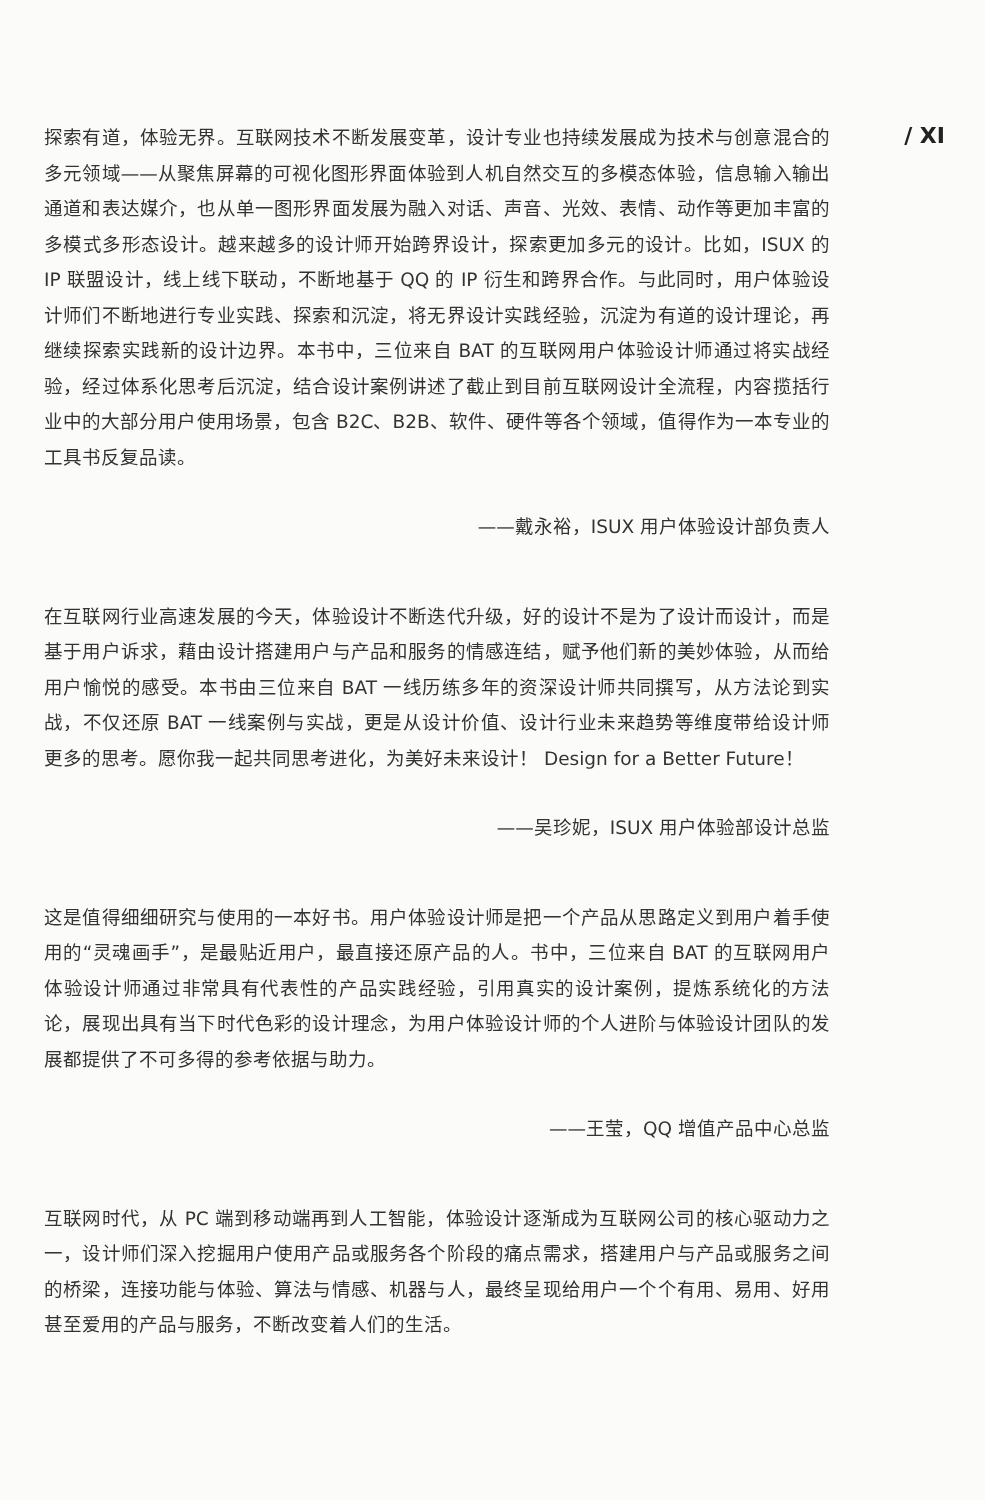/ XI
探索有道，体验无界。互联网技术不断发展变革，设计专业也持续发展成为技术与创意混合的多元领域——从聚焦屏幕的可视化图形界面体验到人机自然交互的多模态体验，信息输入输出通道和表达媒介，也从单一图形界面发展为融入对话、声音、光效、表情、动作等更加丰富的多模式多形态设计。越来越多的设计师开始跨界设计，探索更加多元的设计。比如，ISUX 的 IP 联盟设计，线上线下联动，不断地基于 QQ 的 IP 衍生和跨界合作。与此同时，用户体验设计师们不断地进行专业实践、探索和沉淀，将无界设计实践经验，沉淀为有道的设计理论，再继续探索实践新的设计边界。本书中，三位来自 BAT 的互联网用户体验设计师通过将实战经验，经过体系化思考后沉淀，结合设计案例讲述了截止到目前互联网设计全流程，内容揽括行业中的大部分用户使用场景，包含 B2C、B2B、软件、硬件等各个领域，值得作为一本专业的工具书反复品读。
——戴永裕，ISUX 用户体验设计部负责人
在互联网行业高速发展的今天，体验设计不断迭代升级，好的设计不是为了设计而设计，而是基于用户诉求，藉由设计搭建用户与产品和服务的情感连结，赋予他们新的美妙体验，从而给用户愉悦的感受。本书由三位来自 BAT 一线历练多年的资深设计师共同撰写，从方法论到实战，不仅还原 BAT 一线案例与实战，更是从设计价值、设计行业未来趋势等维度带给设计师更多的思考。愿你我一起共同思考进化，为美好未来设计！ Design for a Better Future！
——吴珍妮，ISUX 用户体验部设计总监
这是值得细细研究与使用的一本好书。用户体验设计师是把一个产品从思路定义到用户着手使用的“灵魂画手”，是最贴近用户，最直接还原产品的人。书中，三位来自 BAT 的互联网用户体验设计师通过非常具有代表性的产品实践经验，引用真实的设计案例，提炼系统化的方法论，展现出具有当下时代色彩的设计理念，为用户体验设计师的个人进阶与体验设计团队的发展都提供了不可多得的参考依据与助力。
——王莹，QQ 增值产品中心总监
互联网时代，从 PC 端到移动端再到人工智能，体验设计逐渐成为互联网公司的核心驱动力之一，设计师们深入挖掘用户使用产品或服务各个阶段的痛点需求，搭建用户与产品或服务之间的桥梁，连接功能与体验、算法与情感、机器与人，最终呈现给用户一个个有用、易用、好用甚至爱用的产品与服务，不断改变着人们的生活。